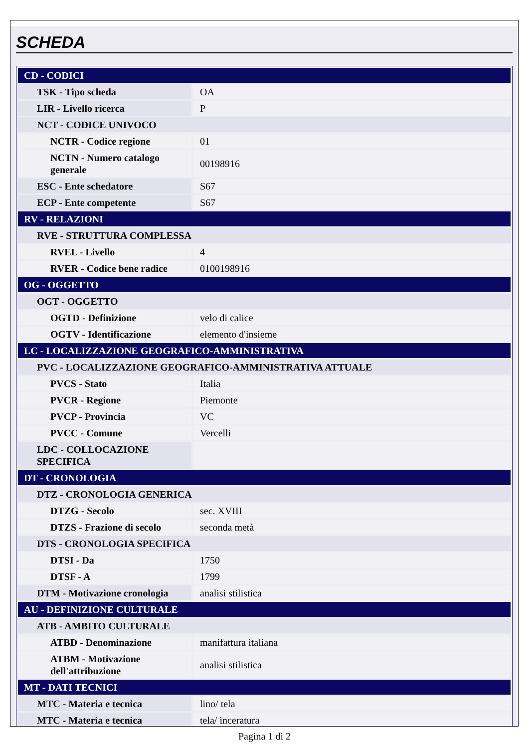SCHEDA
| CD - CODICI | |
| TSK - Tipo scheda | OA |
| LIR - Livello ricerca | P |
| NCT - CODICE UNIVOCO | |
| NCTR - Codice regione | 01 |
| NCTN - Numero catalogo generale | 00198916 |
| ESC - Ente schedatore | S67 |
| ECP - Ente competente | S67 |
| RV - RELAZIONI | |
| RVE - STRUTTURA COMPLESSA | |
| RVEL - Livello | 4 |
| RVER - Codice bene radice | 0100198916 |
| OG - OGGETTO | |
| OGT - OGGETTO | |
| OGTD - Definizione | velo di calice |
| OGTV - Identificazione | elemento d'insieme |
| LC - LOCALIZZAZIONE GEOGRAFICO-AMMINISTRATIVA | |
| PVC - LOCALIZZAZIONE GEOGRAFICO-AMMINISTRATIVA ATTUALE | |
| PVCS - Stato | Italia |
| PVCR - Regione | Piemonte |
| PVCP - Provincia | VC |
| PVCC - Comune | Vercelli |
| LDC - COLLOCAZIONE SPECIFICA | |
| DT - CRONOLOGIA | |
| DTZ - CRONOLOGIA GENERICA | |
| DTZG - Secolo | sec. XVIII |
| DTZS - Frazione di secolo | seconda metà |
| DTS - CRONOLOGIA SPECIFICA | |
| DTSI - Da | 1750 |
| DTSF - A | 1799 |
| DTM - Motivazione cronologia | analisi stilistica |
| AU - DEFINIZIONE CULTURALE | |
| ATB - AMBITO CULTURALE | |
| ATBD - Denominazione | manifattura italiana |
| ATBM - Motivazione dell'attribuzione | analisi stilistica |
| MT - DATI TECNICI | |
| MTC - Materia e tecnica | lino/ tela |
| MTC - Materia e tecnica | tela/ inceratura |
Pagina 1 di 2